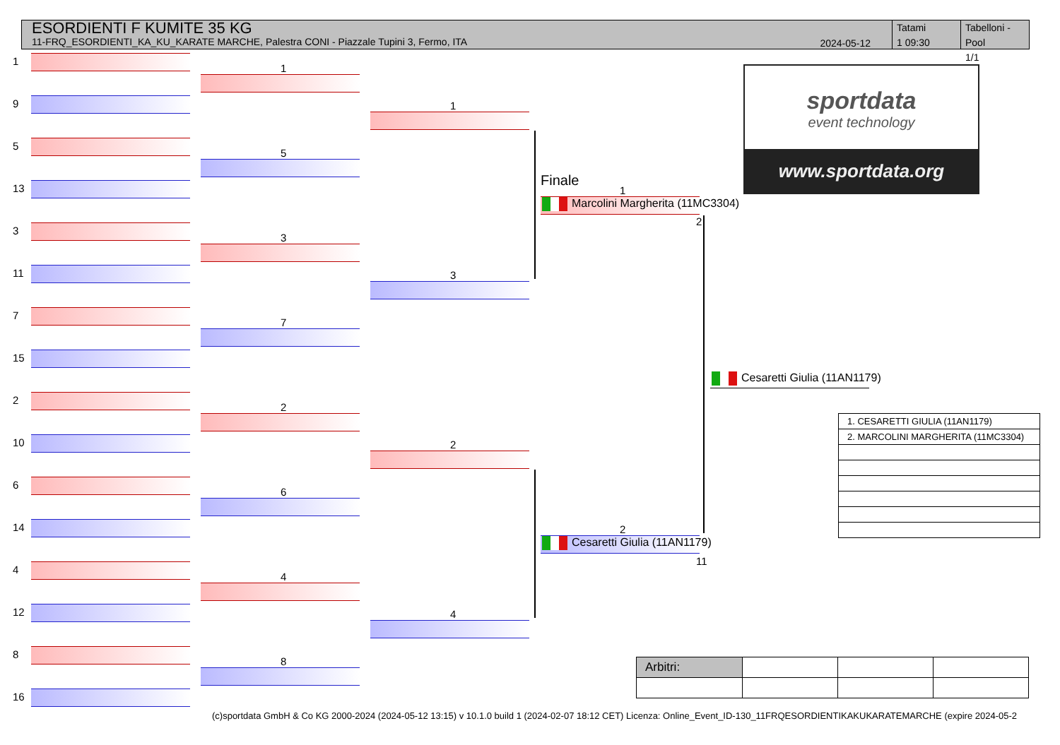ESORDIENTI F KUMITE 35 KG
11-FRQ_ESORDIENTI_KA_KU_KARATE MARCHE, Palestra CONI - Piazzale Tupini 3, Fermo, ITA
2024-05-12
Tatami
1 09:30
Tabelloni - Pool
1/1
1
9
5
13
3
11
7
15
2
10
6
14
4
12
8
16
1
5
3
7
2
6
4
8
1
3
2
4
Finale
1
Marcolini Margherita (11MC3304)
2
2
Cesaretti Giulia (11AN1179)
11
Cesaretti Giulia (11AN1179)
sportdata
event technology
www.sportdata.org
| 1. CESARETTI GIULIA (11AN1179) |
| 2. MARCOLINI MARGHERITA (11MC3304) |
| Arbitri: | | | |
(c)sportdata GmbH & Co KG 2000-2024 (2024-05-12 13:15) v 10.1.0 build 1 (2024-02-07 18:12 CET) Licenza: Online_Event_ID-130_11FRQESORDIENTIKAKUKARATEMARCHE (expire 2024-05-2